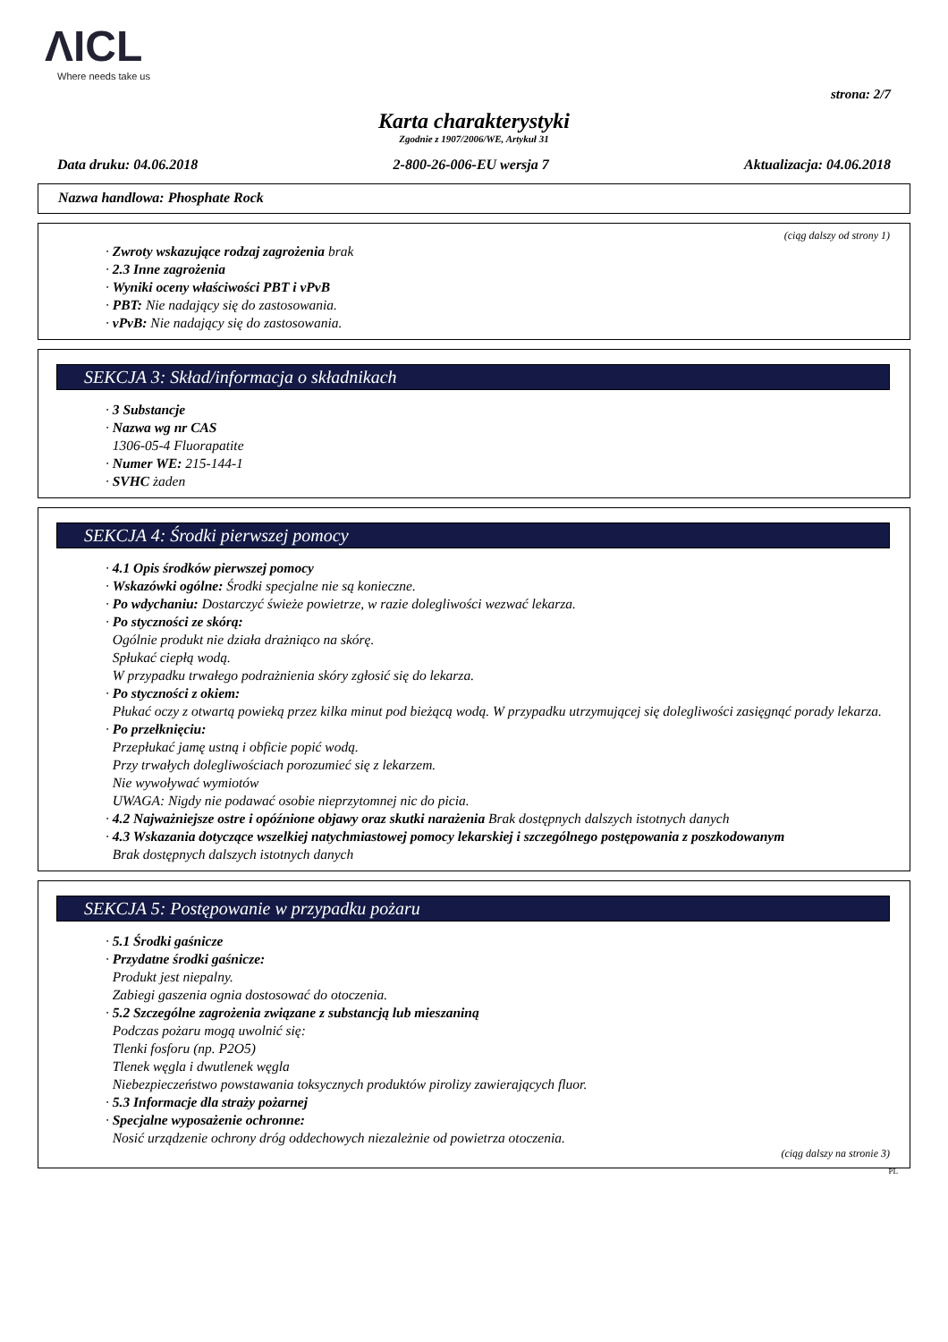ΛICL
Where needs take us
strona: 2/7
Karta charakterystyki
Zgodnie z 1907/2006/WE, Artykuł 31
Data druku: 04.06.2018 2-800-26-006-EU wersja 7 Aktualizacja: 04.06.2018
Nazwa handlowa: Phosphate Rock
(ciąg dalszy od strony 1)
· Zwroty wskazujące rodzaj zagrożenia brak
· 2.3 Inne zagrożenia
· Wyniki oceny właściwości PBT i vPvB
· PBT: Nie nadający się do zastosowania.
· vPvB: Nie nadający się do zastosowania.
SEKCJA 3: Skład/informacja o składnikach
· 3 Substancje
· Nazwa wg nr CAS
1306-05-4 Fluorapatite
· Numer WE: 215-144-1
· SVHC żaden
SEKCJA 4: Środki pierwszej pomocy
· 4.1 Opis środków pierwszej pomocy
· Wskazówki ogólne: Środki specjalne nie są konieczne.
· Po wdychaniu: Dostarczyć świeże powietrze, w razie dolegliwości wezwać lekarza.
· Po styczności ze skórą:
Ogólnie produkt nie działa drażniąco na skórę.
Spłukać ciepłą wodą.
W przypadku trwałego podrażnienia skóry zgłosić się do lekarza.
· Po styczności z okiem:
Płukać oczy z otwartą powieką przez kilka minut pod bieżącą wodą. W przypadku utrzymującej się dolegliwości zasięgnąć porady lekarza.
· Po przełknięciu:
Przepłukać jamę ustną i obficie popić wodą.
Przy trwałych dolegliwościach porozumieć się z lekarzem.
Nie wywoływać wymiotów
UWAGA: Nigdy nie podawać osobie nieprzytomnej nic do picia.
· 4.2 Najważniejsze ostre i opóźnione objawy oraz skutki narażenia Brak dostępnych dalszych istotnych danych
· 4.3 Wskazania dotyczące wszelkiej natychmiastowej pomocy lekarskiej i szczególnego postępowania z poszkodowanym
Brak dostępnych dalszych istotnych danych
SEKCJA 5: Postępowanie w przypadku pożaru
· 5.1 Środki gaśnicze
· Przydatne środki gaśnicze:
Produkt jest niepalny.
Zabiegi gaszenia ognia dostosować do otoczenia.
· 5.2 Szczególne zagrożenia związane z substancją lub mieszaniną
Podczas pożaru mogą uwolnić się:
Tlenki fosforu (np. P2O5)
Tlenek węgla i dwutlenek węgla
Niebezpieczeństwo powstawania toksycznych produktów pirolizy zawierających fluor.
· 5.3 Informacje dla straży pożarnej
· Specjalne wyposażenie ochronne:
Nosić urządzenie ochrony dróg oddechowych niezależnie od powietrza otoczenia.
(ciąg dalszy na stronie 3)
PL